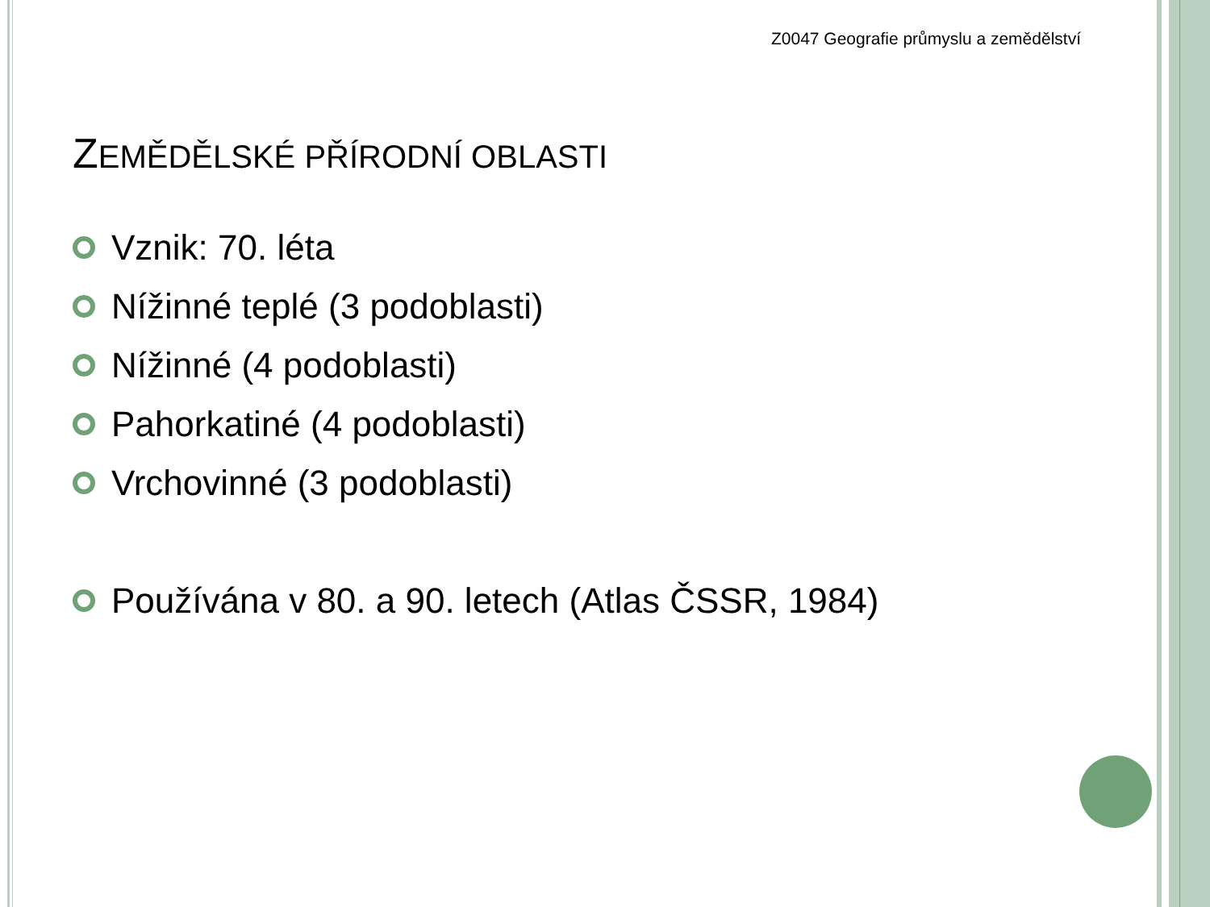Z0047 Geografie průmyslu a zemědělství
ZEMĚDĚLSKÉ PŘÍRODNÍ OBLASTI
Vznik: 70. léta
Nížinné teplé (3 podoblasti)
Nížinné (4 podoblasti)
Pahorkatiné (4 podoblasti)
Vrchovinné (3 podoblasti)
Používána v 80. a 90. letech (Atlas ČSSR, 1984)